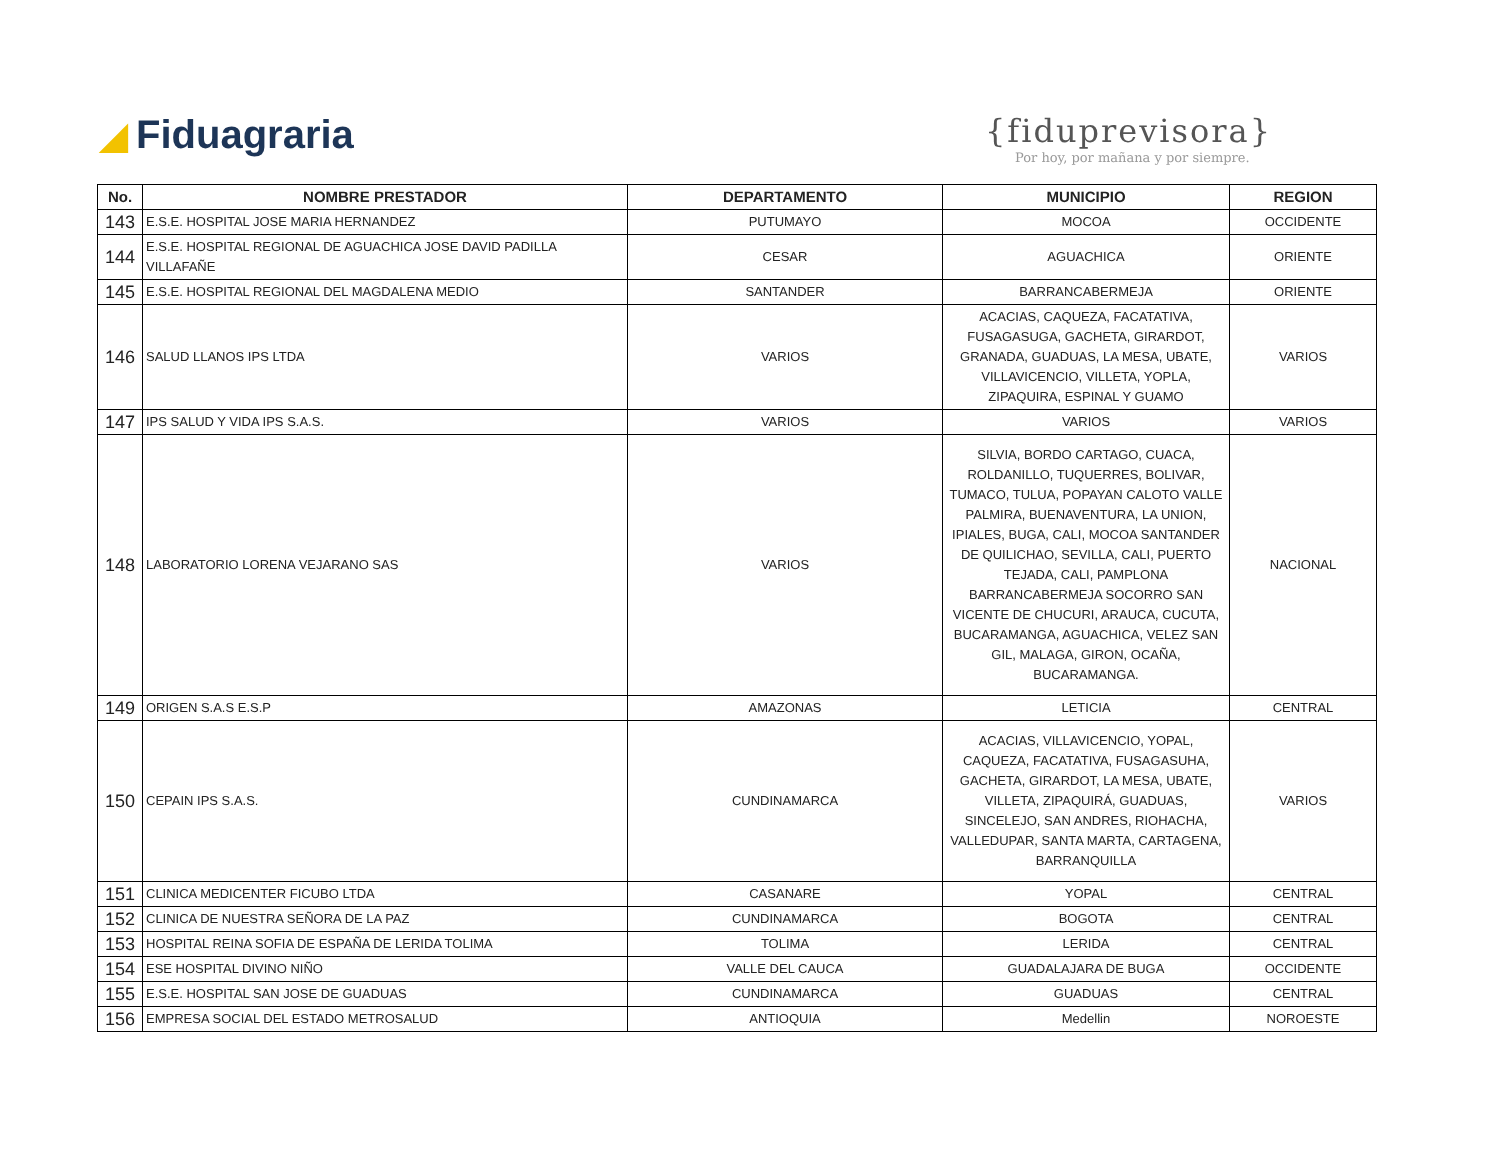◢ Fiduagraria
{fiduprevisora}
Por hoy, por mañana y por siempre.
| No. | NOMBRE PRESTADOR | DEPARTAMENTO | MUNICIPIO | REGION |
| --- | --- | --- | --- | --- |
| 143 | E.S.E. HOSPITAL JOSE MARIA HERNANDEZ | PUTUMAYO | MOCOA | OCCIDENTE |
| 144 | E.S.E. HOSPITAL REGIONAL DE AGUACHICA JOSE DAVID PADILLA VILLAFAÑE | CESAR | AGUACHICA | ORIENTE |
| 145 | E.S.E. HOSPITAL REGIONAL DEL MAGDALENA MEDIO | SANTANDER | BARRANCABERMEJA | ORIENTE |
| 146 | SALUD LLANOS IPS LTDA | VARIOS | ACACIAS, CAQUEZA, FACATATIVA, FUSAGASUGA, GACHETA, GIRARDOT, GRANADA, GUADUAS, LA MESA, UBATE, VILLAVICENCIO, VILLETA, YOPLA, ZIPAQUIRA, ESPINAL Y GUAMO | VARIOS |
| 147 | IPS SALUD Y VIDA IPS S.A.S. | VARIOS | VARIOS | VARIOS |
| 148 | LABORATORIO LORENA VEJARANO SAS | VARIOS | SILVIA, BORDO CARTAGO, CUACA, ROLDANILLO, TUQUERRES, BOLIVAR, TUMACO, TULUA, POPAYAN CALOTO VALLE PALMIRA, BUENAVENTURA, LA UNION, IPIALES, BUGA, CALI, MOCOA SANTANDER DE QUILICHAO, SEVILLA, CALI, PUERTO TEJADA, CALI, PAMPLONA BARRANCABERMEJA SOCORRO SAN VICENTE DE CHUCURI, ARAUCA, CUCUTA, BUCARAMANGA, AGUACHICA, VELEZ SAN GIL, MALAGA, GIRON, OCAÑA, BUCARAMANGA. | NACIONAL |
| 149 | ORIGEN S.A.S E.S.P | AMAZONAS | LETICIA | CENTRAL |
| 150 | CEPAIN IPS S.A.S. | CUNDINAMARCA | ACACIAS, VILLAVICENCIO, YOPAL, CAQUEZA, FACATATIVA, FUSAGASUHA, GACHETA, GIRARDOT, LA MESA, UBATE, VILLETA, ZIPAQUIRÁ, GUADUAS, SINCELEJO, SAN ANDRES, RIOHACHA, VALLEDUPAR, SANTA MARTA, CARTAGENA, BARRANQUILLA | VARIOS |
| 151 | CLINICA MEDICENTER FICUBO LTDA | CASANARE | YOPAL | CENTRAL |
| 152 | CLINICA DE NUESTRA SEÑORA DE LA PAZ | CUNDINAMARCA | BOGOTA | CENTRAL |
| 153 | HOSPITAL REINA SOFIA DE ESPAÑA DE LERIDA TOLIMA | TOLIMA | LERIDA | CENTRAL |
| 154 | ESE HOSPITAL DIVINO NIÑO | VALLE DEL CAUCA | GUADALAJARA DE BUGA | OCCIDENTE |
| 155 | E.S.E. HOSPITAL SAN JOSE DE GUADUAS | CUNDINAMARCA | GUADUAS | CENTRAL |
| 156 | EMPRESA SOCIAL DEL ESTADO METROSALUD | ANTIOQUIA | Medellin | NOROESTE |